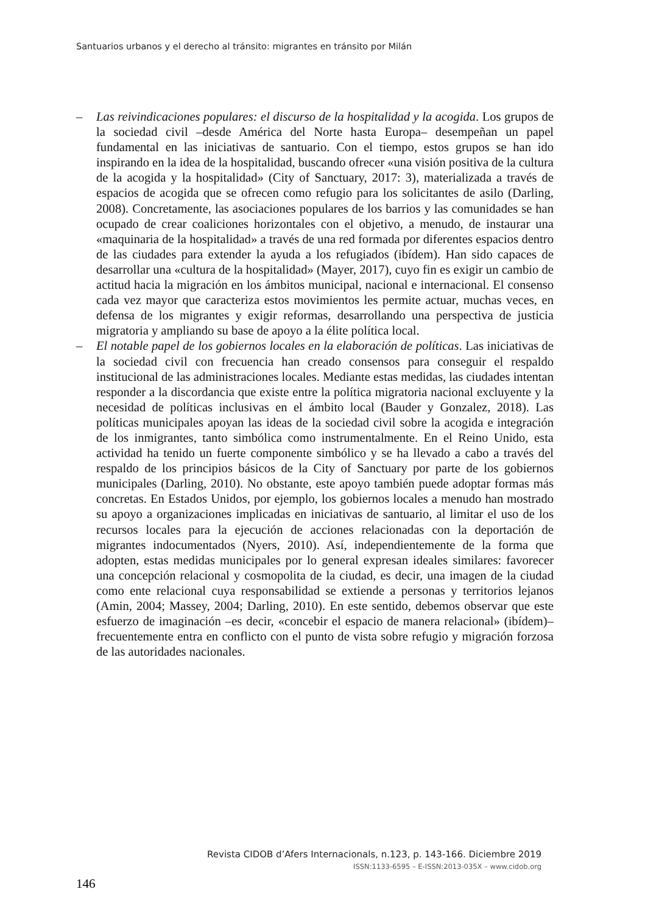Santuarios urbanos y el derecho al tránsito: migrantes en tránsito por Milán
– Las reivindicaciones populares: el discurso de la hospitalidad y la acogida. Los grupos de la sociedad civil –desde América del Norte hasta Europa– desempeñan un papel fundamental en las iniciativas de santuario. Con el tiempo, estos grupos se han ido inspirando en la idea de la hospitalidad, buscando ofrecer «una visión positiva de la cultura de la acogida y la hospitalidad» (City of Sanctuary, 2017: 3), materializada a través de espacios de acogida que se ofrecen como refugio para los solicitantes de asilo (Darling, 2008). Concretamente, las asociaciones populares de los barrios y las comunidades se han ocupado de crear coaliciones horizontales con el objetivo, a menudo, de instaurar una «maquinaria de la hospitalidad» a través de una red formada por diferentes espacios dentro de las ciudades para extender la ayuda a los refugiados (ibídem). Han sido capaces de desarrollar una «cultura de la hospitalidad» (Mayer, 2017), cuyo fin es exigir un cambio de actitud hacia la migración en los ámbitos municipal, nacional e internacional. El consenso cada vez mayor que caracteriza estos movimientos les permite actuar, muchas veces, en defensa de los migrantes y exigir reformas, desarrollando una perspectiva de justicia migratoria y ampliando su base de apoyo a la élite política local.
– El notable papel de los gobiernos locales en la elaboración de políticas. Las iniciativas de la sociedad civil con frecuencia han creado consensos para conseguir el respaldo institucional de las administraciones locales. Mediante estas medidas, las ciudades intentan responder a la discordancia que existe entre la política migratoria nacional excluyente y la necesidad de políticas inclusivas en el ámbito local (Bauder y Gonzalez, 2018). Las políticas municipales apoyan las ideas de la sociedad civil sobre la acogida e integración de los inmigrantes, tanto simbólica como instrumentalmente. En el Reino Unido, esta actividad ha tenido un fuerte componente simbólico y se ha llevado a cabo a través del respaldo de los principios básicos de la City of Sanctuary por parte de los gobiernos municipales (Darling, 2010). No obstante, este apoyo también puede adoptar formas más concretas. En Estados Unidos, por ejemplo, los gobiernos locales a menudo han mostrado su apoyo a organizaciones implicadas en iniciativas de santuario, al limitar el uso de los recursos locales para la ejecución de acciones relacionadas con la deportación de migrantes indocumentados (Nyers, 2010). Así, independientemente de la forma que adopten, estas medidas municipales por lo general expresan ideales similares: favorecer una concepción relacional y cosmopolita de la ciudad, es decir, una imagen de la ciudad como ente relacional cuya responsabilidad se extiende a personas y territorios lejanos (Amin, 2004; Massey, 2004; Darling, 2010). En este sentido, debemos observar que este esfuerzo de imaginación –es decir, «concebir el espacio de manera relacional» (ibídem)– frecuentemente entra en conflicto con el punto de vista sobre refugio y migración forzosa de las autoridades nacionales.
Revista CIDOB d’Afers Internacionals, n.123, p. 143-166. Diciembre 2019
ISSN:1133-6595 – E-ISSN:2013-035X – www.cidob.org
146